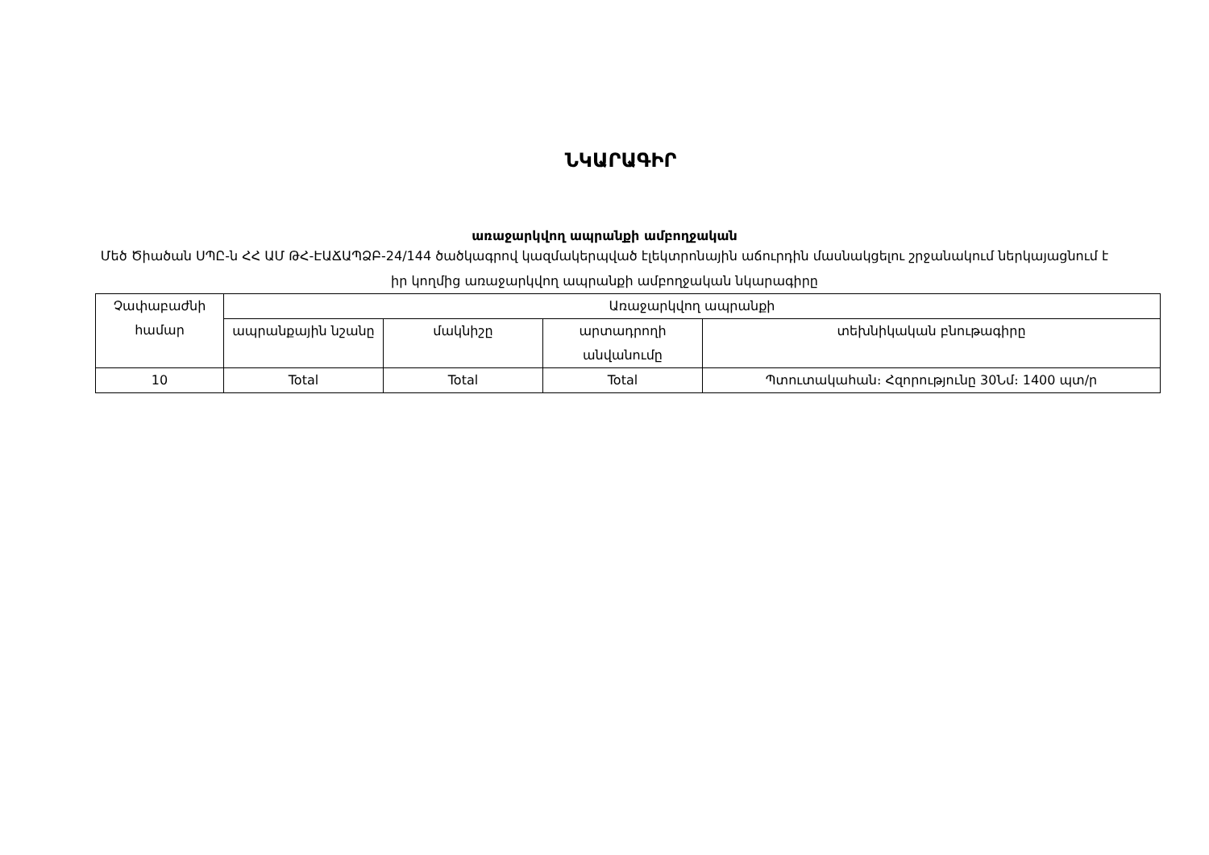ՆԿԱՐԱԳԻՐ
առաջարկվող ապրանքի ամբողջական
Մեծ Ծիածան ՍՊԸ-ն ՀՀ ԱՄ ԹՀ-ԷԱՃԱՊՁԲ-24/144 ծածկագրով կազմակերպված էլեկտրոնային աճուրդին մասնակցելու շրջանակում ներկայացնում է իր կողմից առաջարկվող ապրանքի ամբողջական նկարագիրը
| Չափաբաժնի համար | Առաջարկվող ապրանքի | | | |
| --- | --- | --- | --- | --- |
| | ապրանքային նշանը | մակնիշը | արտադրողի անվանումը | տեխնիկական բնութագիրը |
| 10 | Total | Total | Total | Պտուտակահան։ Հզորությունը 30Նմ։ 1400 պտ/ր |